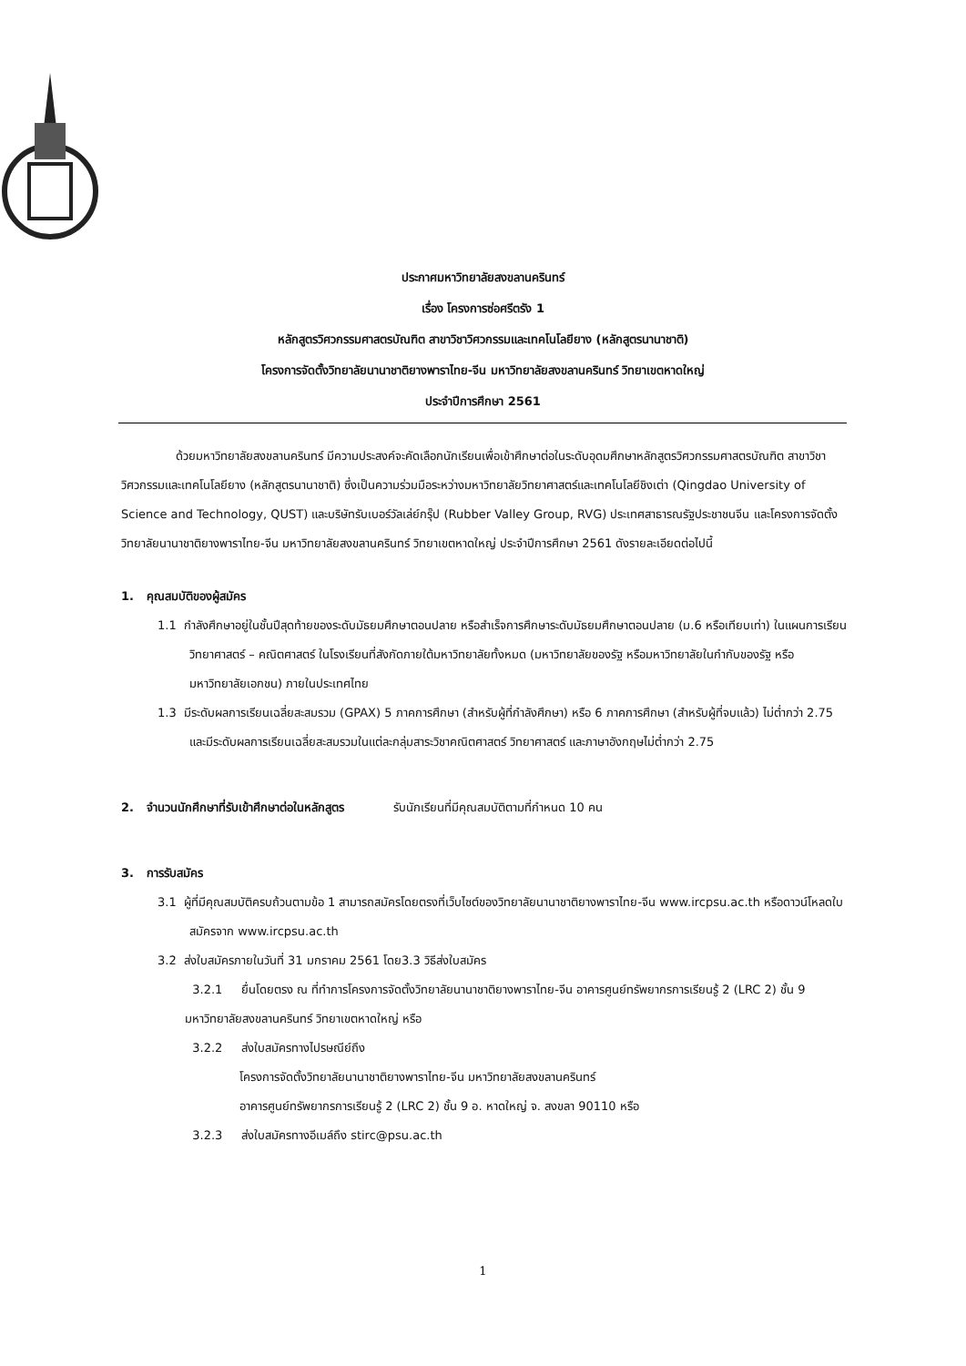ประกาศมหาวิทยาลัยสงขลานครินทร์
เรื่อง โครงการซ่อศรีตรัง 1
หลักสูตรวิศวกรรมศาสตรบัณฑิต สาขาวิชาวิศวกรรมและเทคโนโลยียาง (หลักสูตรนานาชาติ)
โครงการจัดตั้งวิทยาลัยนานาชาติยางพาราไทย-จีน มหาวิทยาลัยสงขลานครินทร์ วิทยาเขตหาดใหญ่
ประจำปีการศึกษา 2561
ด้วยมหาวิทยาลัยสงขลานครินทร์ มีความประสงค์จะคัดเลือกนักเรียนเพื่อเข้าศึกษาต่อในระดับอุดมศึกษาหลักสูตรวิศวกรรมศาสตรบัณฑิต สาขาวิชาวิศวกรรมและเทคโนโลยียาง (หลักสูตรนานาชาติ) ซึ่งเป็นความร่วมมือระหว่างมหาวิทยาลัยวิทยาศาสตร์และเทคโนโลยีชิงเต่า (Qingdao University of Science and Technology, QUST) และบริษัทรับเบอร์วัลเล่ย์กรุ๊ป (Rubber Valley Group, RVG) ประเทศสาธารณรัฐประชาชนจีน และโครงการจัดตั้งวิทยาลัยนานาชาติยางพาราไทย-จีน มหาวิทยาลัยสงขลานครินทร์ วิทยาเขตหาดใหญ่ ประจำปีการศึกษา 2561 ดังรายละเอียดต่อไปนี้
1. คุณสมบัติของผู้สมัคร
1.1 กำลังศึกษาอยู่ในชั้นปีสุดท้ายของระดับมัธยมศึกษาตอนปลาย หรือสำเร็จการศึกษาระดับมัธยมศึกษาตอนปลาย (ม.6 หรือเทียบเท่า) ในแผนการเรียนวิทยาศาสตร์ – คณิตศาสตร์ ในโรงเรียนที่สังกัดภายใต้มหาวิทยาลัยทั้งหมด (มหาวิทยาลัยของรัฐ หรือมหาวิทยาลัยในกำกับของรัฐ หรือมหาวิทยาลัยเอกชน) ภายในประเทศไทย
1.3 มีระดับผลการเรียนเฉลี่ยสะสมรวม (GPAX) 5 ภาคการศึกษา (สำหรับผู้ที่กำลังศึกษา) หรือ 6 ภาคการศึกษา (สำหรับผู้ที่จบแล้ว) ไม่ต่ำกว่า 2.75 และมีระดับผลการเรียนเฉลี่ยสะสมรวมในแต่ละกลุ่มสาระวิชาคณิตศาสตร์ วิทยาศาสตร์ และภาษาอังกฤษไม่ต่ำกว่า 2.75
2. จำนวนนักศึกษาที่รับเข้าศึกษาต่อในหลักสูตร รับนักเรียนที่มีคุณสมบัติตามที่กำหนด 10 คน
3. การรับสมัคร
3.1 ผู้ที่มีคุณสมบัติครบถ้วนตามข้อ 1 สามารถสมัครโดยตรงที่เว็บไซต์ของวิทยาลัยนานาชาติยางพาราไทย-จีน www.ircpsu.ac.th หรือดาวน์โหลดใบสมัครจาก www.ircpsu.ac.th
3.2 ส่งใบสมัครภายในวันที่ 31 มกราคม 2561 โดย3.3 วิธีส่งใบสมัคร
3.2.1 ยื่นโดยตรง ณ ที่ทำการโครงการจัดตั้งวิทยาลัยนานาชาติยางพาราไทย-จีน อาคารศูนย์ทรัพยากรการเรียนรู้ 2 (LRC 2) ชั้น 9 มหาวิทยาลัยสงขลานครินทร์ วิทยาเขตหาดใหญ่ หรือ
3.2.2 ส่งใบสมัครทางไปรษณีย์ถึง
โครงการจัดตั้งวิทยาลัยนานาชาติยางพาราไทย-จีน มหาวิทยาลัยสงขลานครินทร์
อาคารศูนย์ทรัพยากรการเรียนรู้ 2 (LRC 2) ชั้น 9 อ. หาดใหญ่ จ. สงขลา 90110 หรือ
3.2.3 ส่งใบสมัครทางอีเมล์ถึง stirc@psu.ac.th
1